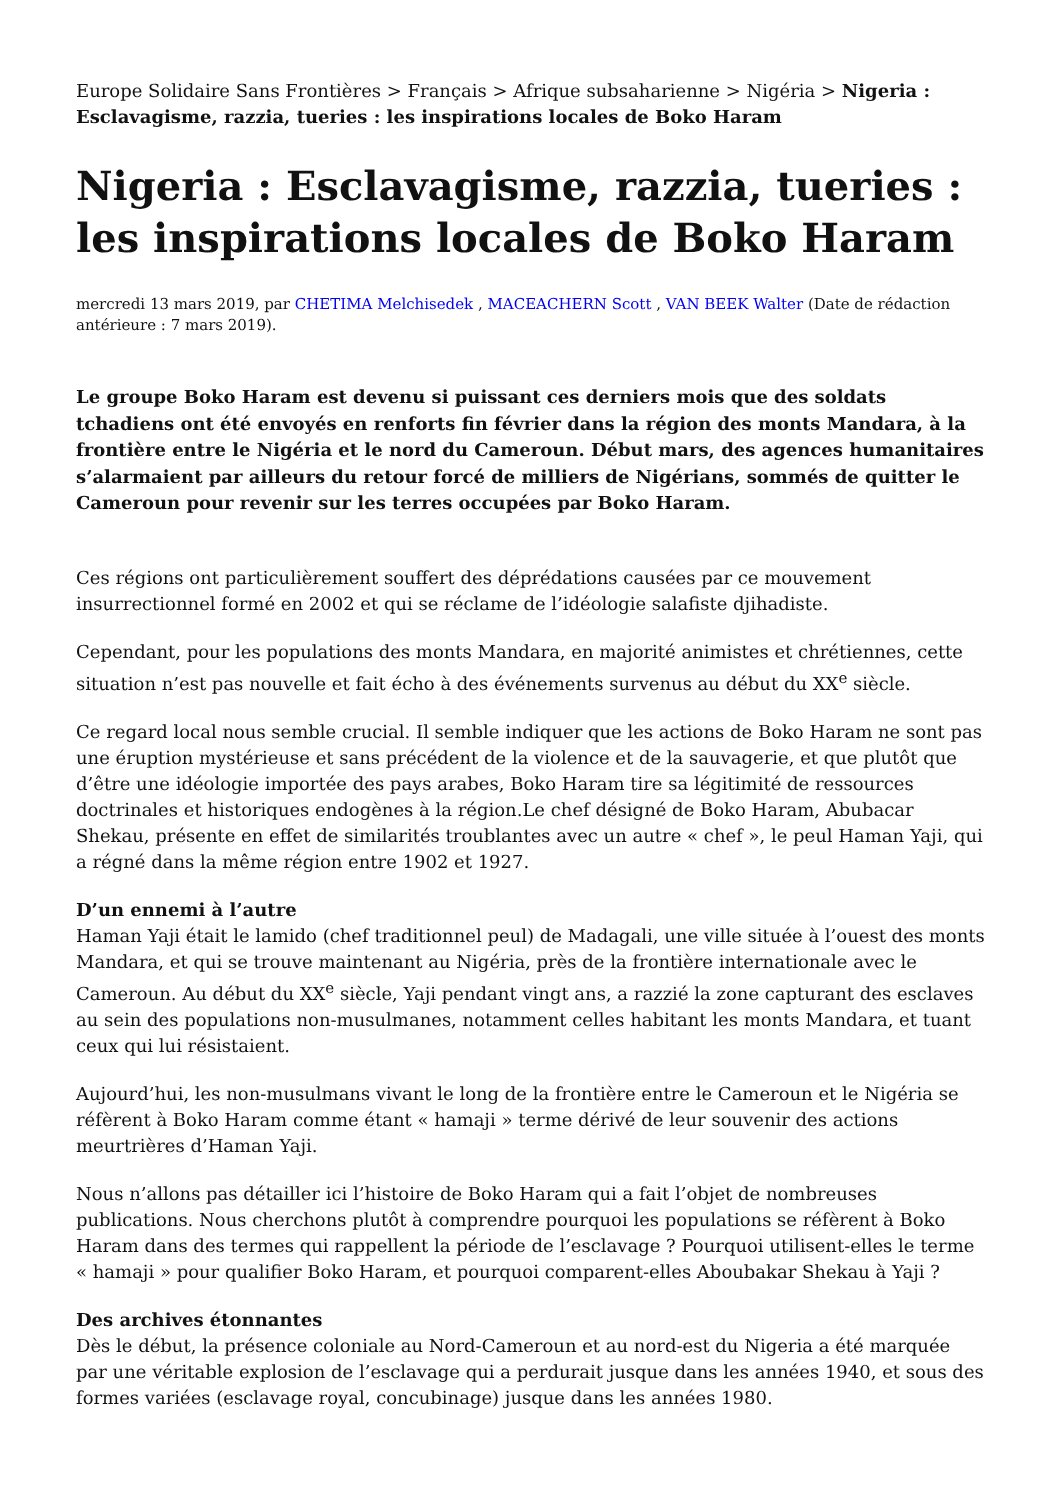Europe Solidaire Sans Frontières > Français > Afrique subsaharienne > Nigéria > Nigeria : Esclavagisme, razzia, tueries : les inspirations locales de Boko Haram
Nigeria : Esclavagisme, razzia, tueries : les inspirations locales de Boko Haram
mercredi 13 mars 2019, par CHETIMA Melchisedek , MACEACHERN Scott , VAN BEEK Walter (Date de rédaction antérieure : 7 mars 2019).
Le groupe Boko Haram est devenu si puissant ces derniers mois que des soldats tchadiens ont été envoyés en renforts fin février dans la région des monts Mandara, à la frontière entre le Nigéria et le nord du Cameroun. Début mars, des agences humanitaires s’alarmaient par ailleurs du retour forcé de milliers de Nigérians, sommés de quitter le Cameroun pour revenir sur les terres occupées par Boko Haram.
Ces régions ont particulièrement souffert des déprédations causées par ce mouvement insurrectionnel formé en 2002 et qui se réclame de l’idéologie salafiste djihadiste.
Cependant, pour les populations des monts Mandara, en majorité animistes et chrétiennes, cette situation n’est pas nouvelle et fait écho à des événements survenus au début du XX<sup>e</sup> siècle.
Ce regard local nous semble crucial. Il semble indiquer que les actions de Boko Haram ne sont pas une éruption mystérieuse et sans précédent de la violence et de la sauvagerie, et que plutôt que d’être une idéologie importée des pays arabes, Boko Haram tire sa légitimité de ressources doctrinales et historiques endogènes à la région.Le chef désigné de Boko Haram, Abubacar Shekau, présente en effet de similarités troublantes avec un autre « chef », le peul Haman Yaji, qui a régné dans la même région entre 1902 et 1927.
D’un ennemi à l’autre
Haman Yaji était le lamido (chef traditionnel peul) de Madagali, une ville située à l’ouest des monts Mandara, et qui se trouve maintenant au Nigéria, près de la frontière internationale avec le Cameroun. Au début du XX<sup>e</sup> siècle, Yaji pendant vingt ans, a razzié la zone capturant des esclaves au sein des populations non-musulmanes, notamment celles habitant les monts Mandara, et tuant ceux qui lui résistaient.
Aujourd’hui, les non-musulmans vivant le long de la frontière entre le Cameroun et le Nigéria se réfèrent à Boko Haram comme étant « hamaji » terme dérivé de leur souvenir des actions meurtrières d’Haman Yaji.
Nous n’allons pas détailler ici l’histoire de Boko Haram qui a fait l’objet de nombreuses publications. Nous cherchons plutôt à comprendre pourquoi les populations se réfèrent à Boko Haram dans des termes qui rappellent la période de l’esclavage ? Pourquoi utilisent-elles le terme « hamaji » pour qualifier Boko Haram, et pourquoi comparent-elles Aboubakar Shekau à Yaji ?
Des archives étonnantes
Dès le début, la présence coloniale au Nord-Cameroun et au nord-est du Nigeria a été marquée par une véritable explosion de l’esclavage qui a perdurait jusque dans les années 1940, et sous des formes variées (esclavage royal, concubinage) jusque dans les années 1980.